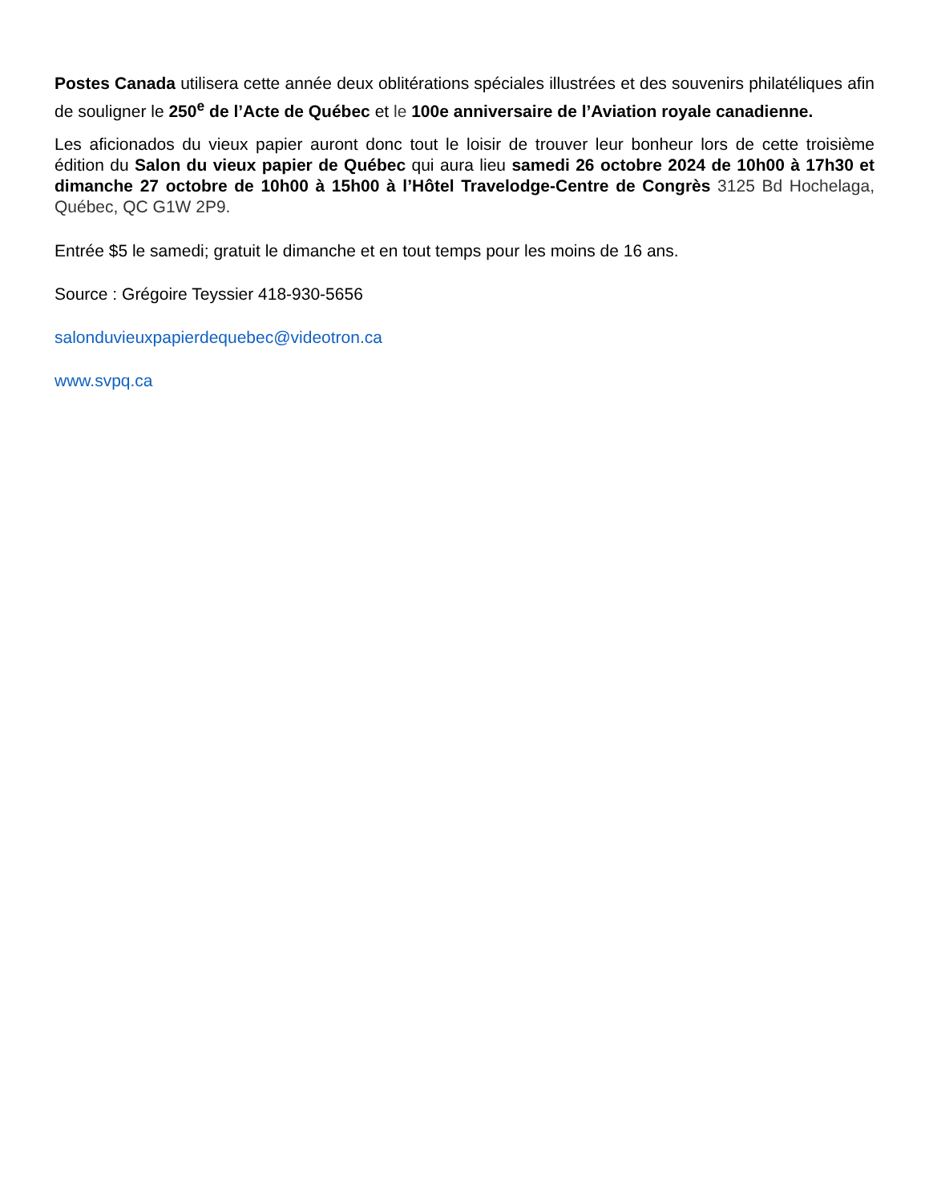Postes Canada utilisera cette année deux oblitérations spéciales illustrées et des souvenirs philatéliques afin de souligner le 250<sup>e</sup> de l’Acte de Québec et le 100e anniversaire de l’Aviation royale canadienne.
Les aficionados du vieux papier auront donc tout le loisir de trouver leur bonheur lors de cette troisième édition du Salon du vieux papier de Québec qui aura lieu samedi 26 octobre 2024 de 10h00 à 17h30 et dimanche 27 octobre de 10h00 à 15h00 à l’Hôtel Travelodge-Centre de Congrès 3125 Bd Hochelaga, Québec, QC G1W 2P9.
Entrée $5 le samedi; gratuit le dimanche et en tout temps pour les moins de 16 ans.
Source : Grégoire Teyssier 418-930-5656
salonduvieuxpapierdequebec@videotron.ca
www.svpq.ca